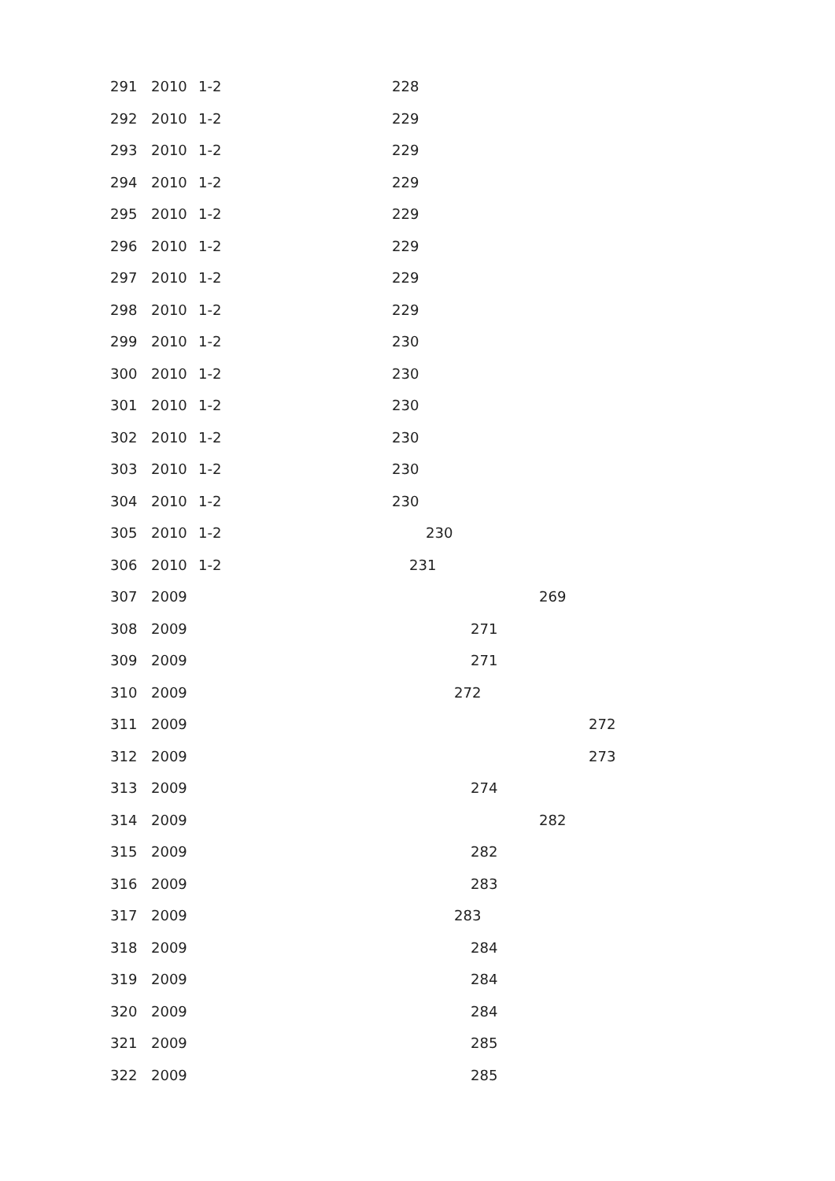291 2010 1-2 228
292 2010 1-2 229
293 2010 1-2 229
294 2010 1-2 229
295 2010 1-2 229
296 2010 1-2 229
297 2010 1-2 229
298 2010 1-2 229
299 2010 1-2 230
300 2010 1-2 230
301 2010 1-2 230
302 2010 1-2 230
303 2010 1-2 230
304 2010 1-2 230
305 2010 1-2 230
306 2010 1-2 231
307 2009 269
308 2009 271
309 2009 271
310 2009 272
311 2009 272
312 2009 273
313 2009 274
314 2009 282
315 2009 282
316 2009 283
317 2009 283
318 2009 284
319 2009 284
320 2009 284
321 2009 285
322 2009 285